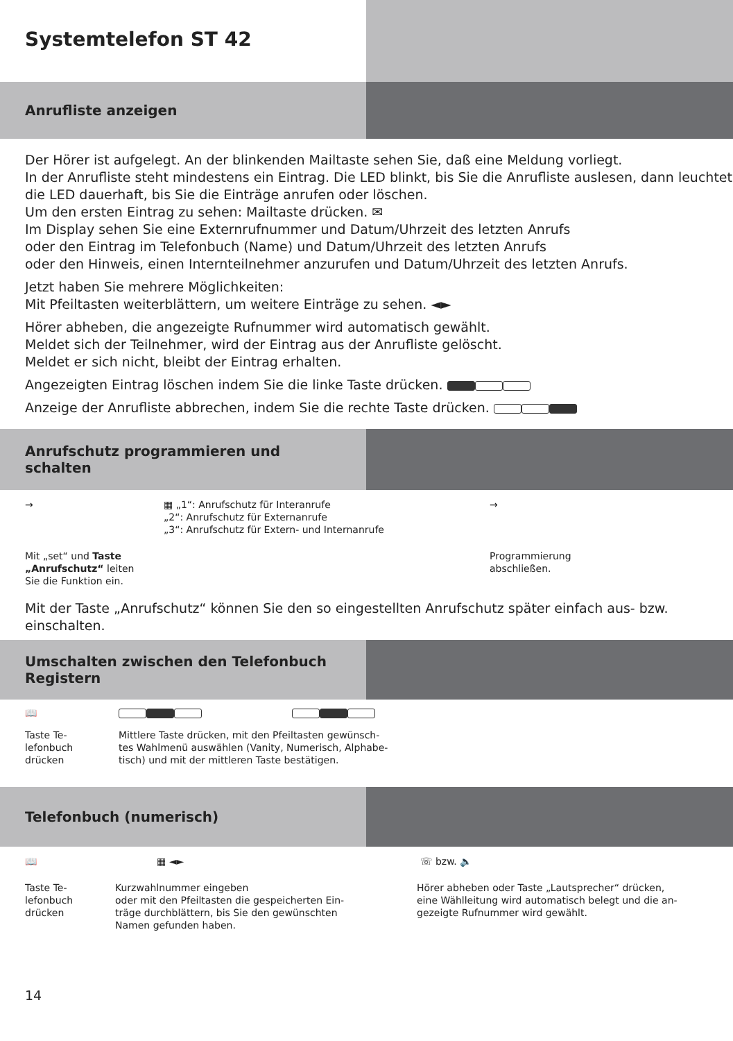Systemtelefon ST 42
Anrufliste anzeigen
Der Hörer ist aufgelegt. An der blinkenden Mailtaste sehen Sie, daß eine Meldung vorliegt.
In der Anrufliste steht mindestens ein Eintrag. Die LED blinkt, bis Sie die Anrufliste auslesen, dann leuchtet die LED dauerhaft, bis Sie die Einträge anrufen oder löschen.
Um den ersten Eintrag zu sehen: Mailtaste drücken. ✉
Im Display sehen Sie eine Externrufnummer und Datum/Uhrzeit des letzten Anrufs
oder den Eintrag im Telefonbuch (Name) und Datum/Uhrzeit des letzten Anrufs
oder den Hinweis, einen Internteilnehmer anzurufen und Datum/Uhrzeit des letzten Anrufs.
Jetzt haben Sie mehrere Möglichkeiten:
Mit Pfeiltasten weiterblättern, um weitere Einträge zu sehen. ◄►
Hörer abheben, die angezeigte Rufnummer wird automatisch gewählt.
Meldet sich der Teilnehmer, wird der Eintrag aus der Anrufliste gelöscht.
Meldet er sich nicht, bleibt der Eintrag erhalten.
Angezeigten Eintrag löschen indem Sie die linke Taste drücken.
Anzeige der Anrufliste abbrechen, indem Sie die rechte Taste drücken.
Anrufschutz programmieren und
schalten
→ ▦ „1“: Anrufschutz für Interanrufe
„2“: Anrufschutz für Externanrufe
„3“: Anrufschutz für Extern- und Internanrufe
→
Mit „set“ und Taste
„Anrufschutz“ leiten
Sie die Funktion ein.
Programmierung
abschließen.
Mit der Taste „Anrufschutz“ können Sie den so eingestellten Anrufschutz später einfach aus- bzw. einschalten.
Umschalten zwischen den Telefonbuch
Registern
📖
Taste Te-
lefonbuch
drücken
Mittlere Taste drücken, mit den Pfeiltasten gewünsch-
tes Wahlmenü auswählen (Vanity, Numerisch, Alphabe-
tisch) und mit der mittleren Taste bestätigen.
Telefonbuch (numerisch)
📖 ▦ ◄► ☏ bzw. 🔈
Taste Te-
lefonbuch
drücken
Kurzwahlnummer eingeben
oder mit den Pfeiltasten die gespeicherten Ein-
träge durchblättern, bis Sie den gewünschten
Namen gefunden haben.
Hörer abheben oder Taste „Lautsprecher“ drücken,
eine Wählleitung wird automatisch belegt und die an-
gezeigte Rufnummer wird gewählt.
14